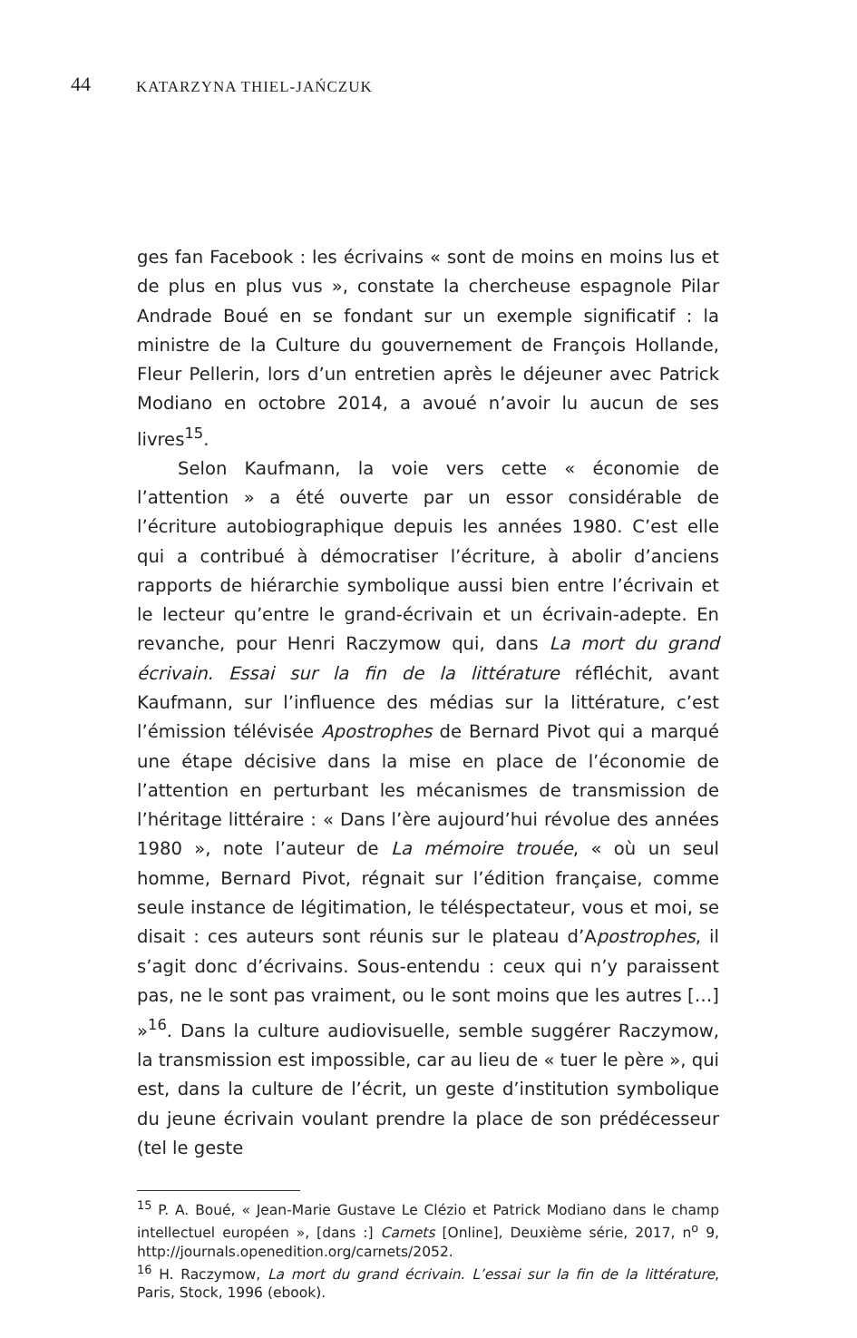44 KATARZYNA THIEL-JAŃCZUK
ges fan Facebook : les écrivains « sont de moins en moins lus et de plus en plus vus », constate la chercheuse espagnole Pilar Andrade Boué en se fondant sur un exemple significatif : la ministre de la Culture du gouvernement de François Hollande, Fleur Pellerin, lors d’un entretien après le déjeuner avec Patrick Modiano en octobre 2014, a avoué n’avoir lu aucun de ses livres<sup>15</sup>.
Selon Kaufmann, la voie vers cette « économie de l’attention » a été ouverte par un essor considérable de l’écriture autobiographique depuis les années 1980. C’est elle qui a contribué à démocratiser l’écriture, à abolir d’anciens rapports de hiérarchie symbolique aussi bien entre l’écrivain et le lecteur qu’entre le grand-écrivain et un écrivain-adepte. En revanche, pour Henri Raczymow qui, dans La mort du grand écrivain. Essai sur la fin de la littérature réfléchit, avant Kaufmann, sur l’influence des médias sur la littérature, c’est l’émission télévisée Apostrophes de Bernard Pivot qui a marqué une étape décisive dans la mise en place de l’économie de l’attention en perturbant les mécanismes de transmission de l’héritage littéraire : « Dans l’ère aujourd’hui révolue des années 1980 », note l’auteur de La mémoire trouée, « où un seul homme, Bernard Pivot, régnait sur l’édition française, comme seule instance de légitimation, le téléspectateur, vous et moi, se disait : ces auteurs sont réunis sur le plateau d’Apostrophes, il s’agit donc d’écrivains. Sous-entendu : ceux qui n’y paraissent pas, ne le sont pas vraiment, ou le sont moins que les autres […] »<sup>16</sup>. Dans la culture audiovisuelle, semble suggérer Raczymow, la transmission est impossible, car au lieu de « tuer le père », qui est, dans la culture de l’écrit, un geste d’institution symbolique du jeune écrivain voulant prendre la place de son prédécesseur (tel le geste
<sup>15</sup> P. A. Boué, « Jean-Marie Gustave Le Clézio et Patrick Modiano dans le champ intellectuel européen », [dans :] Carnets [Online], Deuxième série, 2017, n<sup>o</sup> 9, http://journals.openedition.org/carnets/2052.
<sup>16</sup> H. Raczymow, La mort du grand écrivain. L’essai sur la fin de la littérature, Paris, Stock, 1996 (ebook).